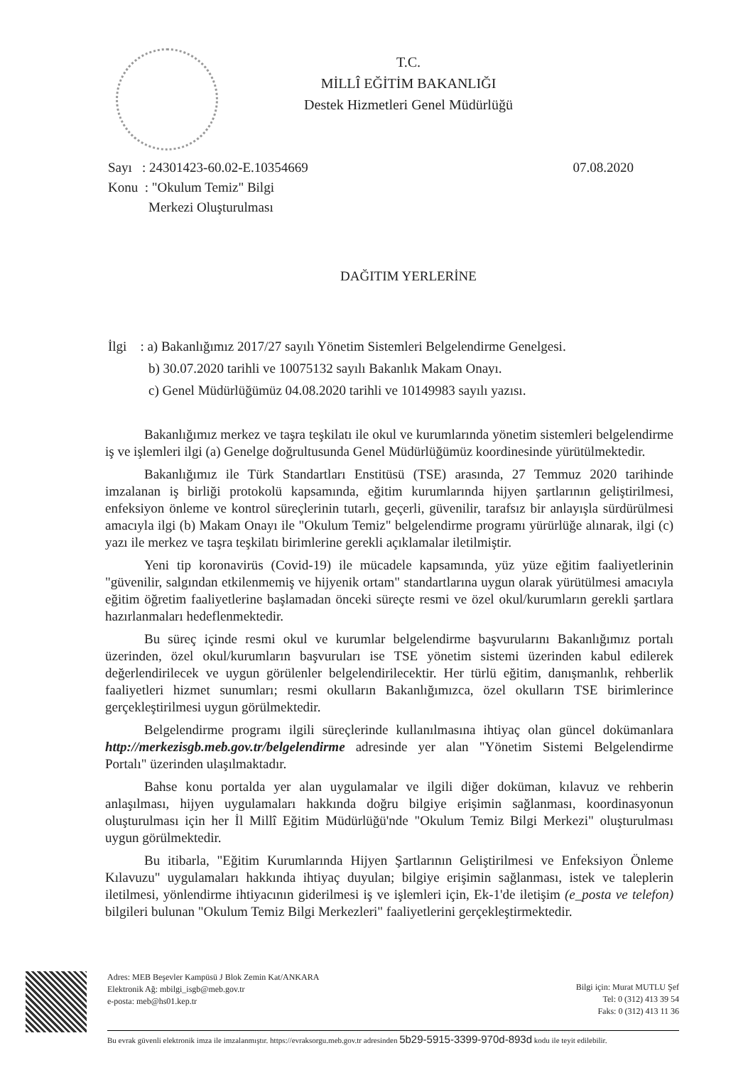T.C.
MİLLÎ EĞİTİM BAKANLIĞI
Destek Hizmetleri Genel Müdürlüğü
Sayı : 24301423-60.02-E.10354669
Konu : "Okulum Temiz" Bilgi
Merkezi Oluşturulması
07.08.2020
DAĞITIM YERLERİNE
İlgi : a) Bakanlığımız 2017/27 sayılı Yönetim Sistemleri Belgelendirme Genelgesi.
b) 30.07.2020 tarihli ve 10075132 sayılı Bakanlık Makam Onayı.
c) Genel Müdürlüğümüz 04.08.2020 tarihli ve 10149983 sayılı yazısı.
Bakanlığımız merkez ve taşra teşkilatı ile okul ve kurumlarında yönetim sistemleri belgelendirme iş ve işlemleri ilgi (a) Genelge doğrultusunda Genel Müdürlüğümüz koordinesinde yürütülmektedir.
Bakanlığımız ile Türk Standartları Enstitüsü (TSE) arasında, 27 Temmuz 2020 tarihinde imzalanan iş birliği protokolü kapsamında, eğitim kurumlarında hijyen şartlarının geliştirilmesi, enfeksiyon önleme ve kontrol süreçlerinin tutarlı, geçerli, güvenilir, tarafsız bir anlayışla sürdürülmesi amacıyla ilgi (b) Makam Onayı ile "Okulum Temiz" belgelendirme programı yürürlüğe alınarak, ilgi (c) yazı ile merkez ve taşra teşkilatı birimlerine gerekli açıklamalar iletilmiştir.
Yeni tip koronavirüs (Covid-19) ile mücadele kapsamında, yüz yüze eğitim faaliyetlerinin "güvenilir, salgından etkilenmemiş ve hijyenik ortam" standartlarına uygun olarak yürütülmesi amacıyla eğitim öğretim faaliyetlerine başlamadan önceki süreçte resmi ve özel okul/kurumların gerekli şartlara hazırlanmaları hedeflenmektedir.
Bu süreç içinde resmi okul ve kurumlar belgelendirme başvurularını Bakanlığımız portalı üzerinden, özel okul/kurumların başvuruları ise TSE yönetim sistemi üzerinden kabul edilerek değerlendirilecek ve uygun görülenler belgelendirilecektir. Her türlü eğitim, danışmanlık, rehberlik faaliyetleri hizmet sunumları; resmi okulların Bakanlığımızca, özel okulların TSE birimlerince gerçekleştirilmesi uygun görülmektedir.
Belgelendirme programı ilgili süreçlerinde kullanılmasına ihtiyaç olan güncel dokümanlara http://merkezisgb.meb.gov.tr/belgelendirme adresinde yer alan "Yönetim Sistemi Belgelendirme Portalı" üzerinden ulaşılmaktadır.
Bahse konu portalda yer alan uygulamalar ve ilgili diğer doküman, kılavuz ve rehberin anlaşılması, hijyen uygulamaları hakkında doğru bilgiye erişimin sağlanması, koordinasyonun oluşturulması için her İl Millî Eğitim Müdürlüğü'nde "Okulum Temiz Bilgi Merkezi" oluşturulması uygun görülmektedir.
Bu itibarla, "Eğitim Kurumlarında Hijyen Şartlarının Geliştirilmesi ve Enfeksiyon Önleme Kılavuzu" uygulamaları hakkında ihtiyaç duyulan; bilgiye erişimin sağlanması, istek ve taleplerin iletilmesi, yönlendirme ihtiyacının giderilmesi iş ve işlemleri için, Ek-1'de iletişim (e_posta ve telefon) bilgileri bulunan "Okulum Temiz Bilgi Merkezleri" faaliyetlerini gerçekleştirmektedir.
Adres: MEB Beşevler Kampüsü J Blok Zemin Kat/ANKARA
Elektronik Ağ: mbilgi_isgb@meb.gov.tr
e-posta: meb@hs01.kep.tr
Bilgi için: Murat MUTLU Şef
Tel: 0 (312) 413 39 54
Faks: 0 (312) 413 11 36
Bu evrak güvenli elektronik imza ile imzalanmıştır. https://evraksorgu.meb.gov.tr adresinden 5b29-5915-3399-970d-893d kodu ile teyit edilebilir.